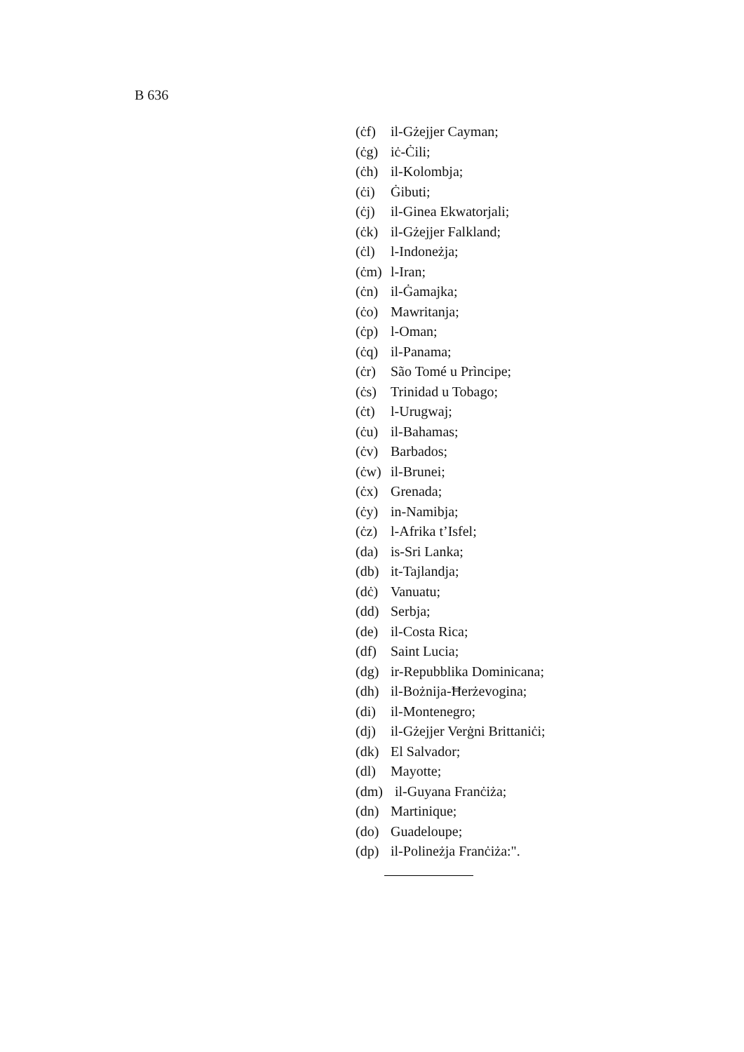B 636
(ċf) il-Gżejjer Cayman;
(ċg) iċ-Ċili;
(ċh) il-Kolombja;
(ċi) Ġibuti;
(ċj) il-Ginea Ekwatorjali;
(ċk) il-Gżejjer Falkland;
(ċl) l-Indoneżja;
(ċm) l-Iran;
(ċn) il-Ġamajka;
(ċo) Mawritanja;
(ċp) l-Oman;
(ċq) il-Panama;
(ċr) São Tomé u Prìncipe;
(ċs) Trinidad u Tobago;
(ċt) l-Urugwaj;
(ċu) il-Bahamas;
(ċv) Barbados;
(ċw) il-Brunei;
(ċx) Grenada;
(ċy) in-Namibja;
(ċz) l-Afrika t’Isfel;
(da) is-Sri Lanka;
(db) it-Tajlandja;
(dċ) Vanuatu;
(dd) Serbja;
(de) il-Costa Rica;
(df) Saint Lucia;
(dg) ir-Repubblika Dominicana;
(dh) il-Bożnija-Ħerżevogina;
(di) il-Montenegro;
(dj) il-Gżejjer Verġni Brittaniċi;
(dk) El Salvador;
(dl) Mayotte;
(dm) il-Guyana Franċiża;
(dn) Martinique;
(do) Guadeloupe;
(dp) il-Polineżja Franċiża:".